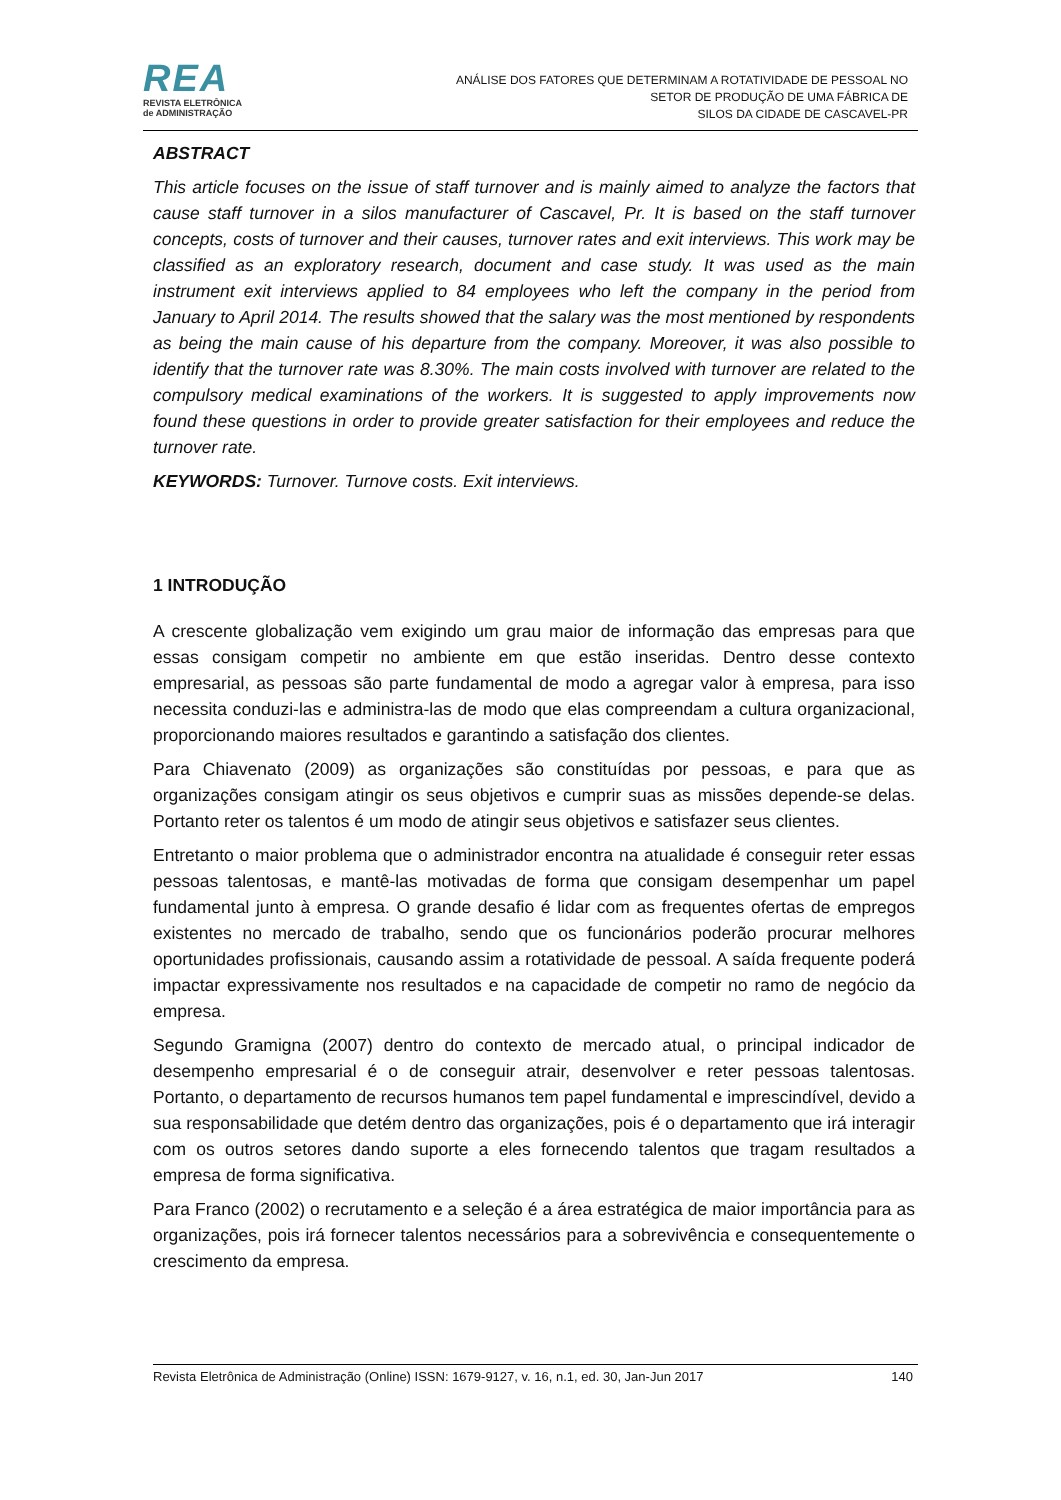REA
REVISTA ELETRÔNICA
de ADMINISTRAÇÃO
ANÁLISE DOS FATORES QUE DETERMINAM A ROTATIVIDADE DE PESSOAL NO
SETOR DE PRODUÇÃO DE UMA FÁBRICA DE
SILOS DA CIDADE DE CASCAVEL-PR
ABSTRACT
This article focuses on the issue of staff turnover and is mainly aimed to analyze the factors that cause staff turnover in a silos manufacturer of Cascavel, Pr. It is based on the staff turnover concepts, costs of turnover and their causes, turnover rates and exit interviews. This work may be classified as an exploratory research, document and case study. It was used as the main instrument exit interviews applied to 84 employees who left the company in the period from January to April 2014. The results showed that the salary was the most mentioned by respondents as being the main cause of his departure from the company. Moreover, it was also possible to identify that the turnover rate was 8.30%. The main costs involved with turnover are related to the compulsory medical examinations of the workers. It is suggested to apply improvements now found these questions in order to provide greater satisfaction for their employees and reduce the turnover rate.
KEYWORDS: Turnover. Turnove costs. Exit interviews.
1 INTRODUÇÃO
A crescente globalização vem exigindo um grau maior de informação das empresas para que essas consigam competir no ambiente em que estão inseridas. Dentro desse contexto empresarial, as pessoas são parte fundamental de modo a agregar valor à empresa, para isso necessita conduzi-las e administra-las de modo que elas compreendam a cultura organizacional, proporcionando maiores resultados e garantindo a satisfação dos clientes.
Para Chiavenato (2009) as organizações são constituídas por pessoas, e para que as organizações consigam atingir os seus objetivos e cumprir suas as missões depende-se delas. Portanto reter os talentos é um modo de atingir seus objetivos e satisfazer seus clientes.
Entretanto o maior problema que o administrador encontra na atualidade é conseguir reter essas pessoas talentosas, e mantê-las motivadas de forma que consigam desempenhar um papel fundamental junto à empresa. O grande desafio é lidar com as frequentes ofertas de empregos existentes no mercado de trabalho, sendo que os funcionários poderão procurar melhores oportunidades profissionais, causando assim a rotatividade de pessoal. A saída frequente poderá impactar expressivamente nos resultados e na capacidade de competir no ramo de negócio da empresa.
Segundo Gramigna (2007) dentro do contexto de mercado atual, o principal indicador de desempenho empresarial é o de conseguir atrair, desenvolver e reter pessoas talentosas. Portanto, o departamento de recursos humanos tem papel fundamental e imprescindível, devido a sua responsabilidade que detém dentro das organizações, pois é o departamento que irá interagir com os outros setores dando suporte a eles fornecendo talentos que tragam resultados a empresa de forma significativa.
Para Franco (2002) o recrutamento e a seleção é a área estratégica de maior importância para as organizações, pois irá fornecer talentos necessários para a sobrevivência e consequentemente o crescimento da empresa.
Revista Eletrônica de Administração (Online) ISSN: 1679-9127, v. 16, n.1, ed. 30, Jan-Jun 2017 140